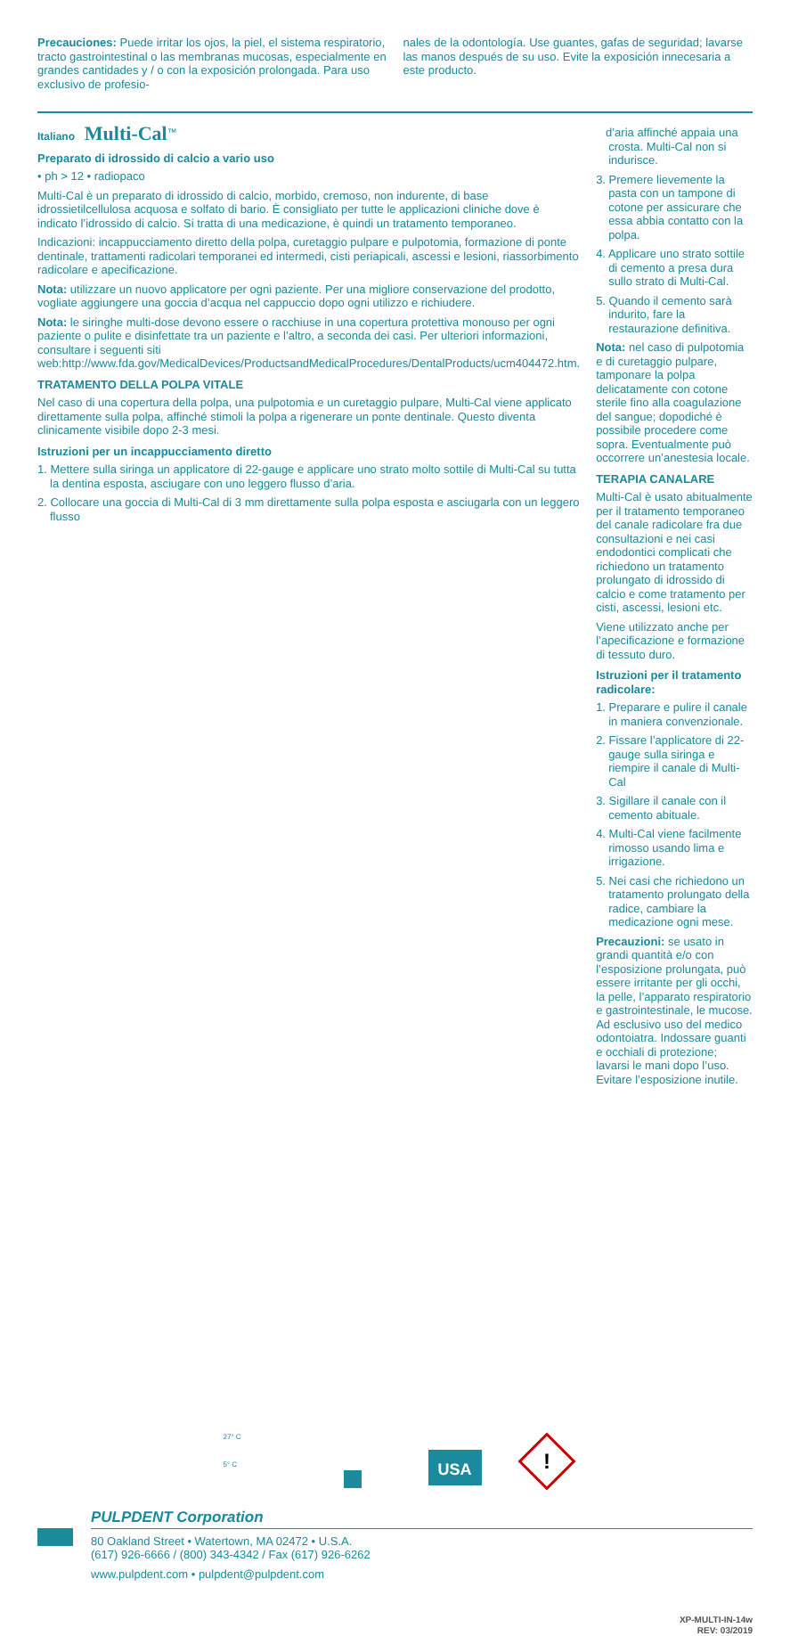Precauciones: Puede irritar los ojos, la piel, el sistema respiratorio, tracto gastrointestinal o las membranas mucosas, especialmente en grandes cantidades y / o con la exposición prolongada. Para uso exclusivo de profesio-
nales de la odontología. Use guantes, gafas de seguridad; lavarse las manos después de su uso. Evite la exposición innecesaria a este producto.
Italiano Multi-Cal<sup>™</sup>
Preparato di idrossido di calcio a vario uso
• ph > 12 • radiopaco
Multi-Cal è un preparato di idrossido di calcio, morbido, cremoso, non indurente, di base idrossietilcellulosa acquosa e solfato di bario. È consigliato per tutte le applicazioni cliniche dove è indicato l’idrossido di calcio. Si tratta di una medicazione, è quindi un tratamento temporaneo.
Indicazioni: incappucciamento diretto della polpa, curetaggio pulpare e pulpotomia, formazione di ponte dentinale, trattamenti radicolari temporanei ed intermedi, cisti periapicali, ascessi e lesioni, riassorbimento radicolare e apecificazione.
Nota: utilizzare un nuovo applicatore per ogni paziente. Per una migliore conservazione del prodotto, vogliate aggiungere una goccia d’acqua nel cappuccio dopo ogni utilizzo e richiudere.
Nota: le siringhe multi-dose devono essere o racchiuse in una copertura protettiva monouso per ogni paziente o pulite e disinfettate tra un paziente e l’altro, a seconda dei casi. Per ulteriori informazioni, consultare i seguenti siti web:http://www.fda.gov/MedicalDevices/ProductsandMedicalProcedures/DentalProducts/ucm404472.htm.
TRATAMENTO DELLA POLPA VITALE
Nel caso di una copertura della polpa, una pulpotomia e un curetaggio pulpare, Multi-Cal viene applicato direttamente sulla polpa, affinché stimoli la polpa a rigenerare un ponte dentinale. Questo diventa clinicamente visibile dopo 2-3 mesi.
Istruzioni per un incappucciamento diretto
1. Mettere sulla siringa un applicatore di 22-gauge e applicare uno strato molto sottile di Multi-Cal su tutta la dentina esposta, asciugare con uno leggero flusso d’aria.
2. Collocare una goccia di Multi-Cal di 3 mm direttamente sulla polpa esposta e asciugarla con un leggero flusso
d’aria affinché appaia una crosta. Multi-Cal non si indurisce.
3. Premere lievemente la pasta con un tampone di cotone per assicurare che essa abbia contatto con la polpa.
4. Applicare uno strato sottile di cemento a presa dura sullo strato di Multi-Cal.
5. Quando il cemento sarà indurito, fare la restaurazione definitiva.
Nota: nel caso di pulpotomia e di curetaggio pulpare, tamponare la polpa delicatamente con cotone sterile fino alla coagulazione del sangue; dopodiché è possibile procedere come sopra. Eventualmente può occorrere un’anestesia locale.
TERAPIA CANALARE
Multi-Cal è usato abitualmente per il tratamento temporaneo del canale radicolare fra due consultazioni e nei casi endodontici complicati che richiedono un tratamento prolungato di idrossido di calcio e come tratamento per cisti, ascessi, lesioni etc.
Viene utilizzato anche per l’apecificazione e formazione di tessuto duro.
Istruzioni per il tratamento radicolare:
1. Preparare e pulire il canale in maniera convenzionale.
2. Fissare l’applicatore di 22-gauge sulla siringa e riempire il canale di Multi-Cal
3. Sigillare il canale con il cemento abituale.
4. Multi-Cal viene facilmente rimosso usando lima e irrigazione.
5. Nei casi che richiedono un tratamento prolungato della radice, cambiare la medicazione ogni mese.
Precauzioni: se usato in grandi quantità e/o con l’esposizione prolungata, può essere irritante per gli occhi, la pelle, l’apparato respiratorio e gastrointestinale, le mucose. Ad esclusivo uso del medico odontoiatra. Indossare guanti e occhiali di protezione; lavarsi le mani dopo l’uso. Evitare l’esposizione inutile.
27° C
5° C
USA
!
PULPDENT Corporation
80 Oakland Street • Watertown, MA 02472 • U.S.A.
(617) 926-6666 / (800) 343-4342 / Fax (617) 926-6262
www.pulpdent.com • pulpdent@pulpdent.com
XP-MULTI-IN-14w
REV: 03/2019